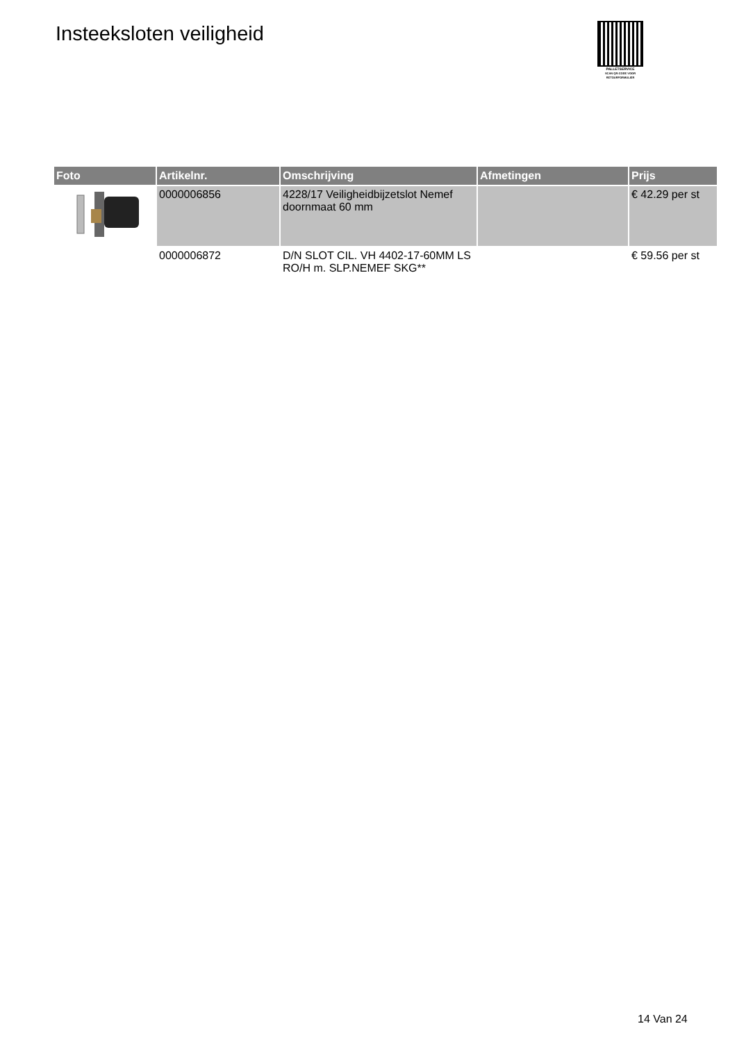Insteeksloten veiligheid
PALLETSERVICE
SCAN QR-CODE VOOR RETOURFORMULIER
| Foto | Artikelnr. | Omschrijving | Afmetingen | Prijs |
| --- | --- | --- | --- | --- |
| | 0000006856 | 4228/17 Veiligheidbijzetslot Nemef doornmaat 60 mm | | € 42.29 per st |
| | 0000006872 | D/N SLOT CIL. VH 4402-17-60MM LS RO/H m. SLP.NEMEF SKG** | | € 59.56 per st |
14 Van 24